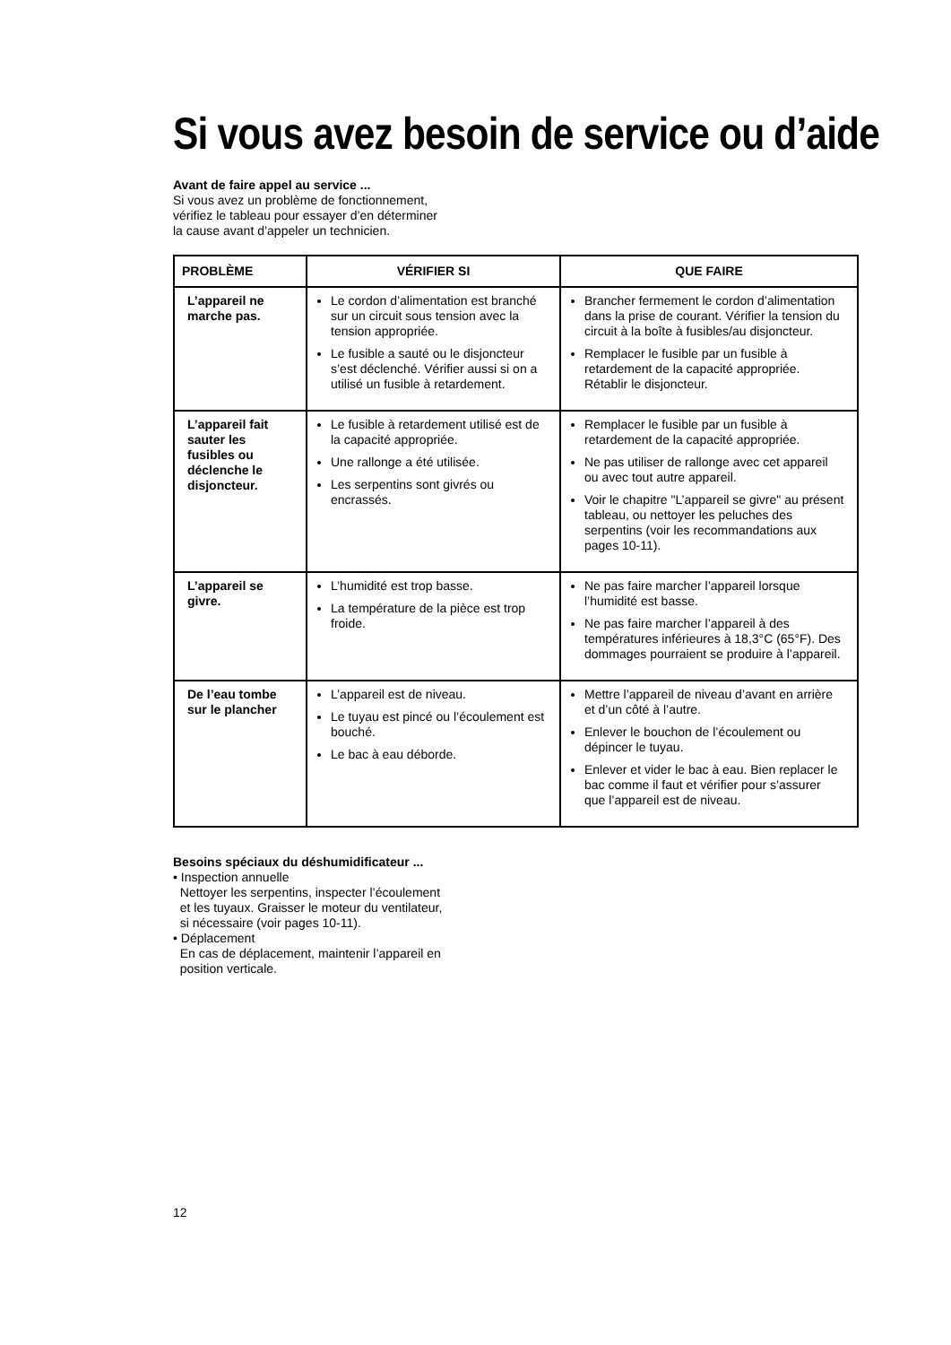Si vous avez besoin de service ou d’aide
Avant de faire appel au service ...
Si vous avez un problème de fonctionnement,
vérifiez le tableau pour essayer d’en déterminer
la cause avant d’appeler un technicien.
| PROBLÈME | VÉRIFIER SI | QUE FAIRE |
| --- | --- | --- |
| L’appareil ne marche pas. | Le cordon d’alimentation est branché sur un circuit sous tension avec la tension appropriée. Le fusible a sauté ou le disjoncteur s’est déclenché. Vérifier aussi si on a utilisé un fusible à retardement. | Brancher fermement le cordon d’alimentation dans la prise de courant. Vérifier la tension du circuit à la boîte à fusibles/au disjoncteur. Remplacer le fusible par un fusible à retardement de la capacité appropriée. Rétablir le disjoncteur. |
| L’appareil fait sauter les fusibles ou déclenche le disjoncteur. | Le fusible à retardement utilisé est de la capacité appropriée. Une rallonge a été utilisée. Les serpentins sont givrés ou encrassés. | Remplacer le fusible par un fusible à retardement de la capacité appropriée. Ne pas utiliser de rallonge avec cet appareil ou avec tout autre appareil. Voir le chapitre "L’appareil se givre" au présent tableau, ou nettoyer les peluches des serpentins (voir les recommandations aux pages 10-11). |
| L’appareil se givre. | L’humidité est trop basse. La température de la pièce est trop froide. | Ne pas faire marcher l’appareil lorsque l’humidité est basse. Ne pas faire marcher l’appareil à des températures inférieures à 18,3°C (65°F). Des dommages pourraient se produire à l’appareil. |
| De l’eau tombe sur le plancher | L’appareil est de niveau. Le tuyau est pincé ou l’écoulement est bouché. Le bac à eau déborde. | Mettre l’appareil de niveau d’avant en arrière et d’un côté à l’autre. Enlever le bouchon de l’écoulement ou dépincer le tuyau. Enlever et vider le bac à eau. Bien replacer le bac comme il faut et vérifier pour s’assurer que l’appareil est de niveau. |
Besoins spéciaux du déshumidificateur ...
• Inspection annuelle
Nettoyer les serpentins, inspecter l’écoulement
et les tuyaux. Graisser le moteur du ventilateur,
si nécessaire (voir pages 10-11).
• Déplacement
En cas de déplacement, maintenir l’appareil en
position verticale.
12